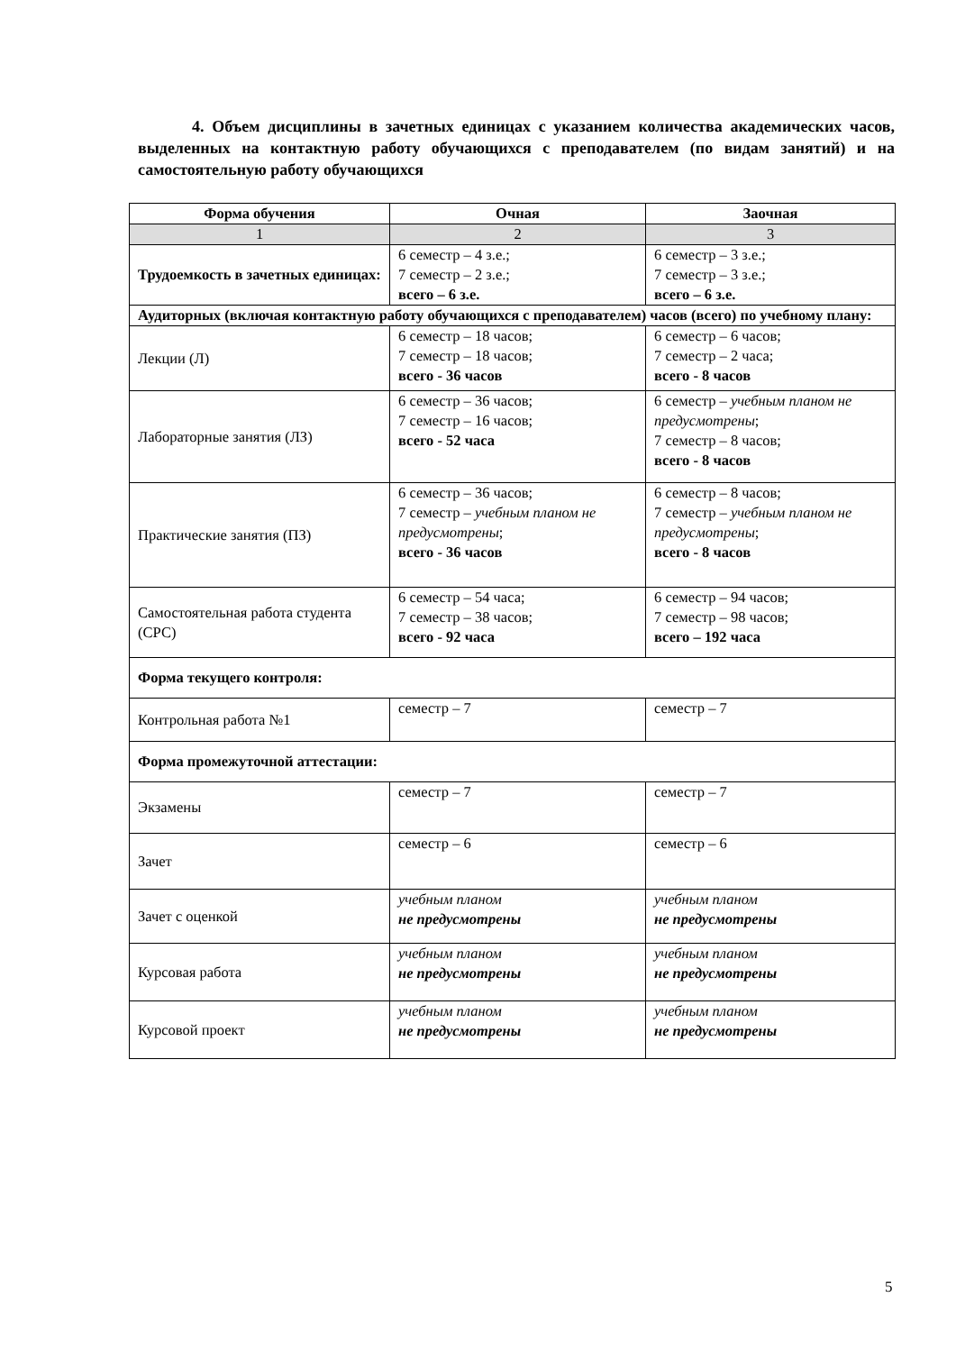4. Объем дисциплины в зачетных единицах с указанием количества академических часов, выделенных на контактную работу обучающихся с преподавателем (по видам занятий) и на самостоятельную работу обучающихся
| Форма обучения | Очная | Заочная |
| --- | --- | --- |
| 1 | 2 | 3 |
| Трудоемкость в зачетных единицах: | 6 семестр – 4 з.е.; 7 семестр – 2 з.е.; всего – 6 з.е. | 6 семестр – 3 з.е.; 7 семестр – 3 з.е.; всего – 6 з.е. |
| Аудиторных (включая контактную работу обучающихся с преподавателем) часов (всего) по учебному плану: | | |
| Лекции (Л) | 6 семестр – 18 часов; 7 семестр – 18 часов; всего - 36 часов | 6 семестр – 6 часов; 7 семестр – 2 часа; всего - 8 часов |
| Лабораторные занятия (ЛЗ) | 6 семестр – 36 часов; 7 семестр – 16 часов; всего - 52 часа | 6 семестр – учебным планом не предусмотрены ; 7 семестр – 8 часов; всего - 8 часов |
| Практические занятия (ПЗ) | 6 семестр – 36 часов; 7 семестр – учебным планом не предусмотрены ; всего - 36 часов | 6 семестр – 8 часов; 7 семестр – учебным планом не предусмотрены ; всего - 8 часов |
| Самостоятельная работа студента (СРС) | 6 семестр – 54 часа; 7 семестр – 38 часов; всего - 92 часа | 6 семестр – 94 часов; 7 семестр – 98 часов; всего – 192 часа |
| Форма текущего контроля: | | |
| Контрольная работа №1 | семестр – 7 | семестр – 7 |
| Форма промежуточной аттестации: | | |
| Экзамены | семестр – 7 | семестр – 7 |
| Зачет | семестр – 6 | семестр – 6 |
| Зачет с оценкой | учебным планом не предусмотрены | учебным планом не предусмотрены |
| Курсовая работа | учебным планом не предусмотрены | учебным планом не предусмотрены |
| Курсовой проект | учебным планом не предусмотрены | учебным планом не предусмотрены |
5